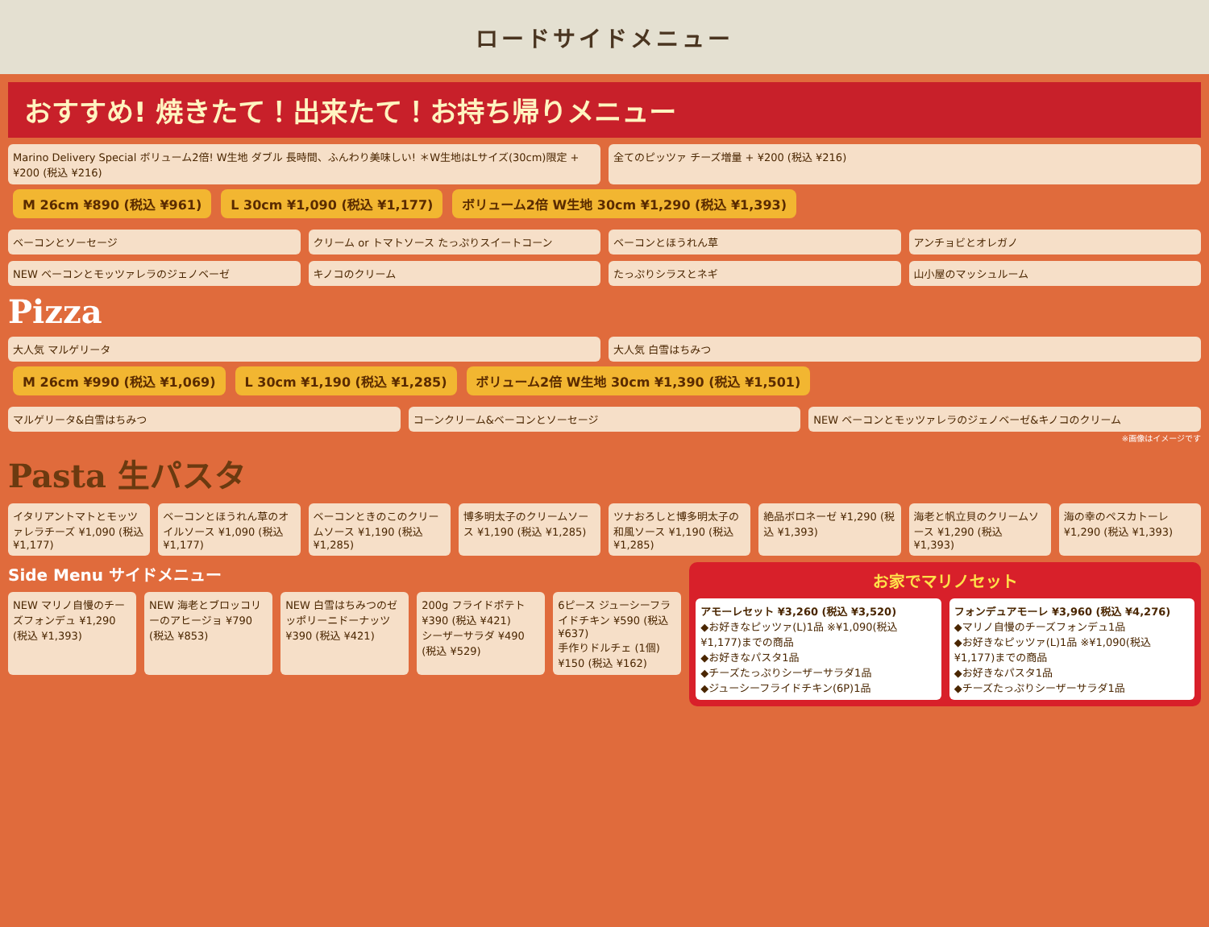ロードサイドメニュー
おすすめ! 焼きたて！出来たて！お持ち帰りメニュー
Marino Delivery Special ボリューム2倍! W生地 ダブル 長時間、ふんわり美味しい! ＊W生地はLサイズ(30cm)限定 +¥200 (税込 ¥216)
全てのピッツァ チーズ増量 + ¥200 (税込 ¥216)
M 26cm ¥890 (税込 ¥961) L 30cm ¥1,090 (税込 ¥1,177) ボリューム2倍 W生地 30cm ¥1,290 (税込 ¥1,393)
ベーコンとソーセージ クリーム or トマトソース たっぷりスイートコーン
ベーコンとほうれん草 アンチョビとオレガノ
NEW ベーコンとモッツァレラのジェノベーゼ
キノコのクリーム たっぷりシラスとネギ 山小屋のマッシュルーム
Pizza
大人気 マルゲリータ 大人気 白雪はちみつ
M 26cm ¥990 (税込 ¥1,069) L 30cm ¥1,190 (税込 ¥1,285) ボリューム2倍 W生地 30cm ¥1,390 (税込 ¥1,501)
マルゲリータ&白雪はちみつ コーンクリーム&ベーコンとソーセージ NEW ベーコンとモッツァレラのジェノベーゼ&キノコのクリーム
※画像はイメージです
Pasta 生パスタ
イタリアントマトとモッツァレラチーズ ¥1,090 (税込 ¥1,177)
ベーコンとほうれん草のオイルソース ¥1,090 (税込 ¥1,177)
ベーコンときのこのクリームソース ¥1,190 (税込 ¥1,285)
博多明太子のクリームソース ¥1,190 (税込 ¥1,285)
ツナおろしと博多明太子の和風ソース ¥1,190 (税込 ¥1,285)
絶品ボロネーゼ ¥1,290 (税込 ¥1,393)
海老と帆立貝のクリームソース ¥1,290 (税込 ¥1,393)
海の幸のペスカトーレ ¥1,290 (税込 ¥1,393)
Side Menu サイドメニュー
NEW マリノ自慢のチーズフォンデュ ¥1,290 (税込 ¥1,393)
NEW 海老とブロッコリーのアヒージョ ¥790 (税込 ¥853)
NEW 白雪はちみつのゼッポリーニドーナッツ ¥390 (税込 ¥421)
200g フライドポテト ¥390 (税込 ¥421)
シーザーサラダ ¥490 (税込 ¥529)
6ピース ジューシーフライドチキン ¥590 (税込 ¥637)
手作りドルチェ (1個) ¥150 (税込 ¥162)
お家でマリノセット
アモーレセット ¥3,260 (税込 ¥3,520)
◆お好きなピッツァ(L)1品 ※¥1,090(税込¥1,177)までの商品
◆お好きなパスタ1品
◆チーズたっぷりシーザーサラダ1品
◆ジューシーフライドチキン(6P)1品
フォンデュアモーレ ¥3,960 (税込 ¥4,276)
◆マリノ自慢のチーズフォンデュ1品
◆お好きなピッツァ(L)1品 ※¥1,090(税込¥1,177)までの商品
◆お好きなパスタ1品
◆チーズたっぷりシーザーサラダ1品